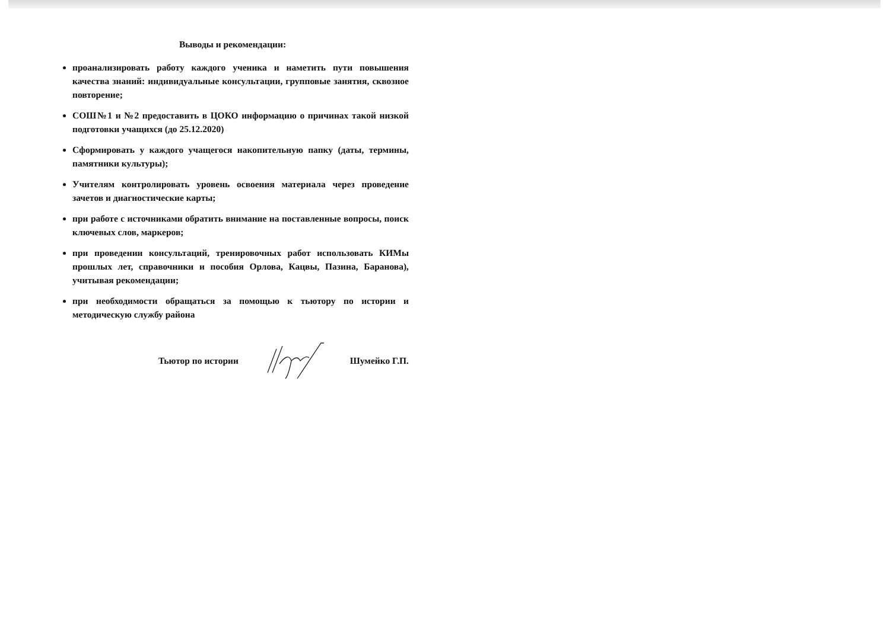Выводы и рекомендации:
проанализировать работу каждого ученика и наметить пути повышения качества знаний: индивидуальные консультации, групповые занятия, сквозное повторение;
СОШ№1 и №2 предоставить в ЦОКО информацию о причинах такой низкой подготовки учащихся (до 25.12.2020)
Сформировать у каждого учащегося накопительную папку (даты, термины, памятники культуры);
Учителям контролировать уровень освоения материала через проведение зачетов и диагностические карты;
при работе с источниками обратить внимание на поставленные вопросы, поиск ключевых слов, маркеров;
при проведении консультаций, тренировочных работ использовать КИМы прошлых лет, справочники и пособия Орлова, Кацвы, Пазина, Баранова), учитывая рекомендации;
при необходимости обращаться за помощью к тьютору по истории и методическую службу района
Тьютор по истории Шумейко Г.П.